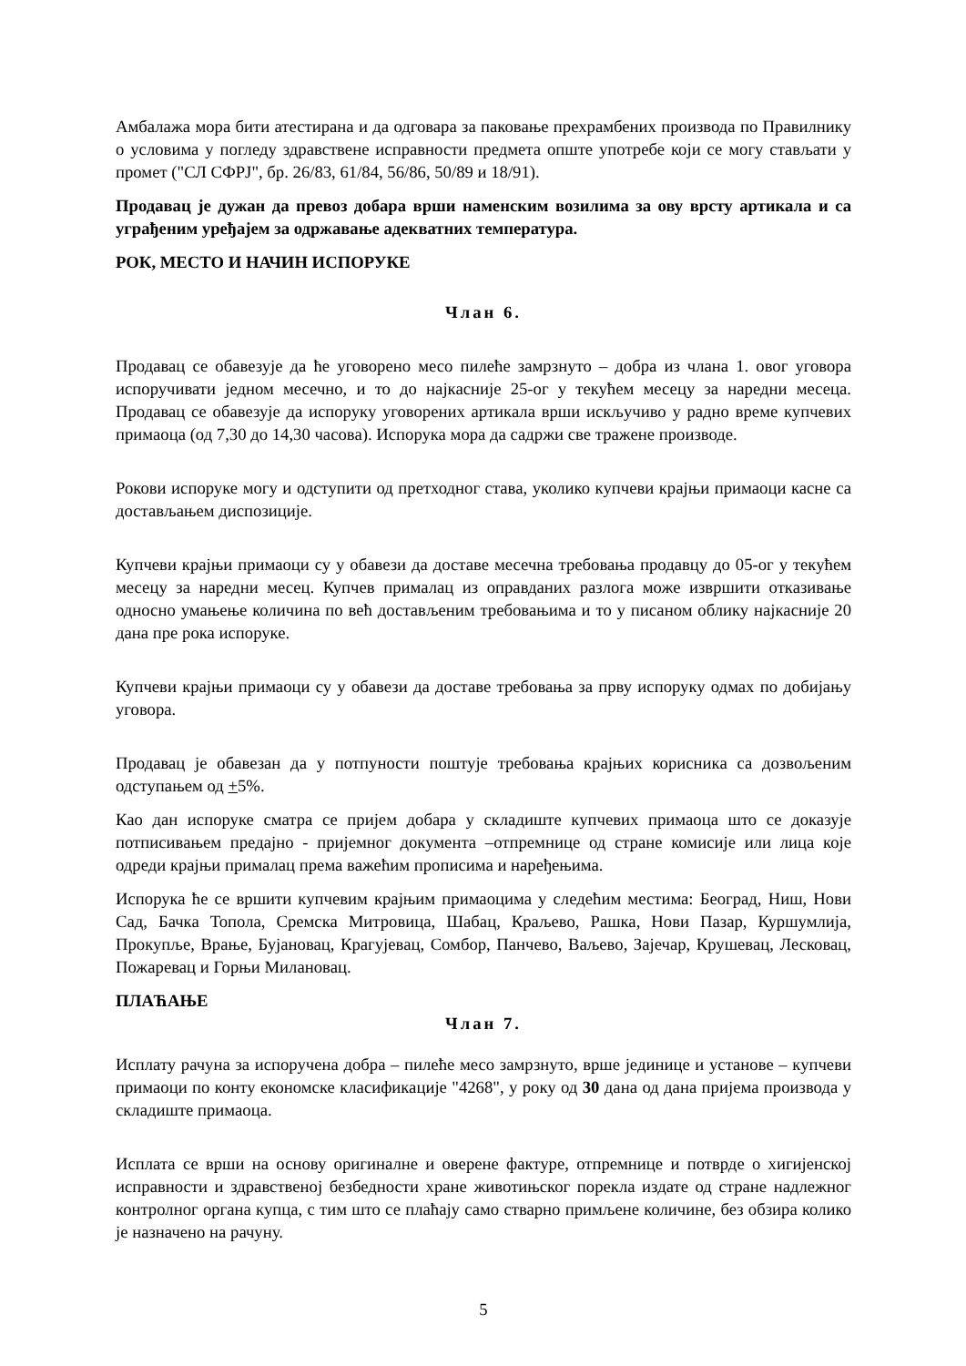Амбалажа мора бити атестирана и да одговара за паковање прехрамбених производа по Правилнику о условима у погледу здравствене исправности предмета опште употребе који се могу стављати у промет ("СЛ СФРЈ", бр. 26/83, 61/84, 56/86, 50/89 и 18/91).
Продавац је дужан да превоз добара врши наменским возилима за ову врсту артикала и са уграђеним уређајем за одржавање адекватних температура.
РОК, МЕСТО И НАЧИН ИСПОРУКЕ
Члан 6.
Продавац се обавезује да ће уговорено месо пилеће замрзнуто – добра из члана 1. овог уговора испоручивати једном месечно, и то до најкасније 25-ог у текућем месецу за наредни месеца. Продавац се обавезује да испоруку уговорених артикала врши искључиво у радно време купчевих примаоца (од 7,30 до 14,30 часова). Испорука мора да садржи све тражене производе.
Рокови испоруке могу и одступити од претходног става, уколико купчеви крајњи примаоци касне са достављањем диспозиције.
Купчеви крајњи примаоци су у обавези да доставе месечна требовања продавцу до 05-ог у текућем месецу за наредни месец. Купчев прималац из оправданих разлога може извршити отказивање односно умањење количина по већ достављеним требовањима и то у писаном облику најкасније 20 дана пре рока испоруке.
Купчеви крајњи примаоци су у обавези да доставе требовања за прву испоруку одмах по добијању уговора.
Продавац је обавезан да у потпуности поштује требовања крајњих корисника са дозвољеним одступањем од +5%.
Као дан испоруке сматра се пријем добара у складиште купчевих примаоца што се доказује потписивањем предајно - пријемног документа –отпремнице од стране комисије или лица које одреди крајњи прималац према важећим прописима и наређењима.
Испорука ће се вршити купчевим крајњим примаоцима у следећим местима: Београд, Ниш, Нови Сад, Бачка Топола, Сремска Митровица, Шабац, Краљево, Рашка, Нови Пазар, Куршумлија, Прокупље, Врање, Бујановац, Крагујевац, Сомбор, Панчево, Ваљево, Зајечар, Крушевац, Лесковац, Пожаревац и Горњи Милановац.
ПЛАЋАЊЕ
Члан 7.
Исплату рачуна за испоручена добра – пилеће месо замрзнуто, врше јединице и установе – купчеви примаоци по конту економске класификације "4268", у року од 30 дана од дана пријема производа у складиште примаоца.
Исплата се врши на основу оригиналне и оверене фактуре, отпремнице и потврде о хигијенској исправности и здравственој безбедности хране животињског порекла издате од стране надлежног контролног органа купца, с тим што се плаћају само стварно примљене количине, без обзира колико је назначено на рачуну.
5